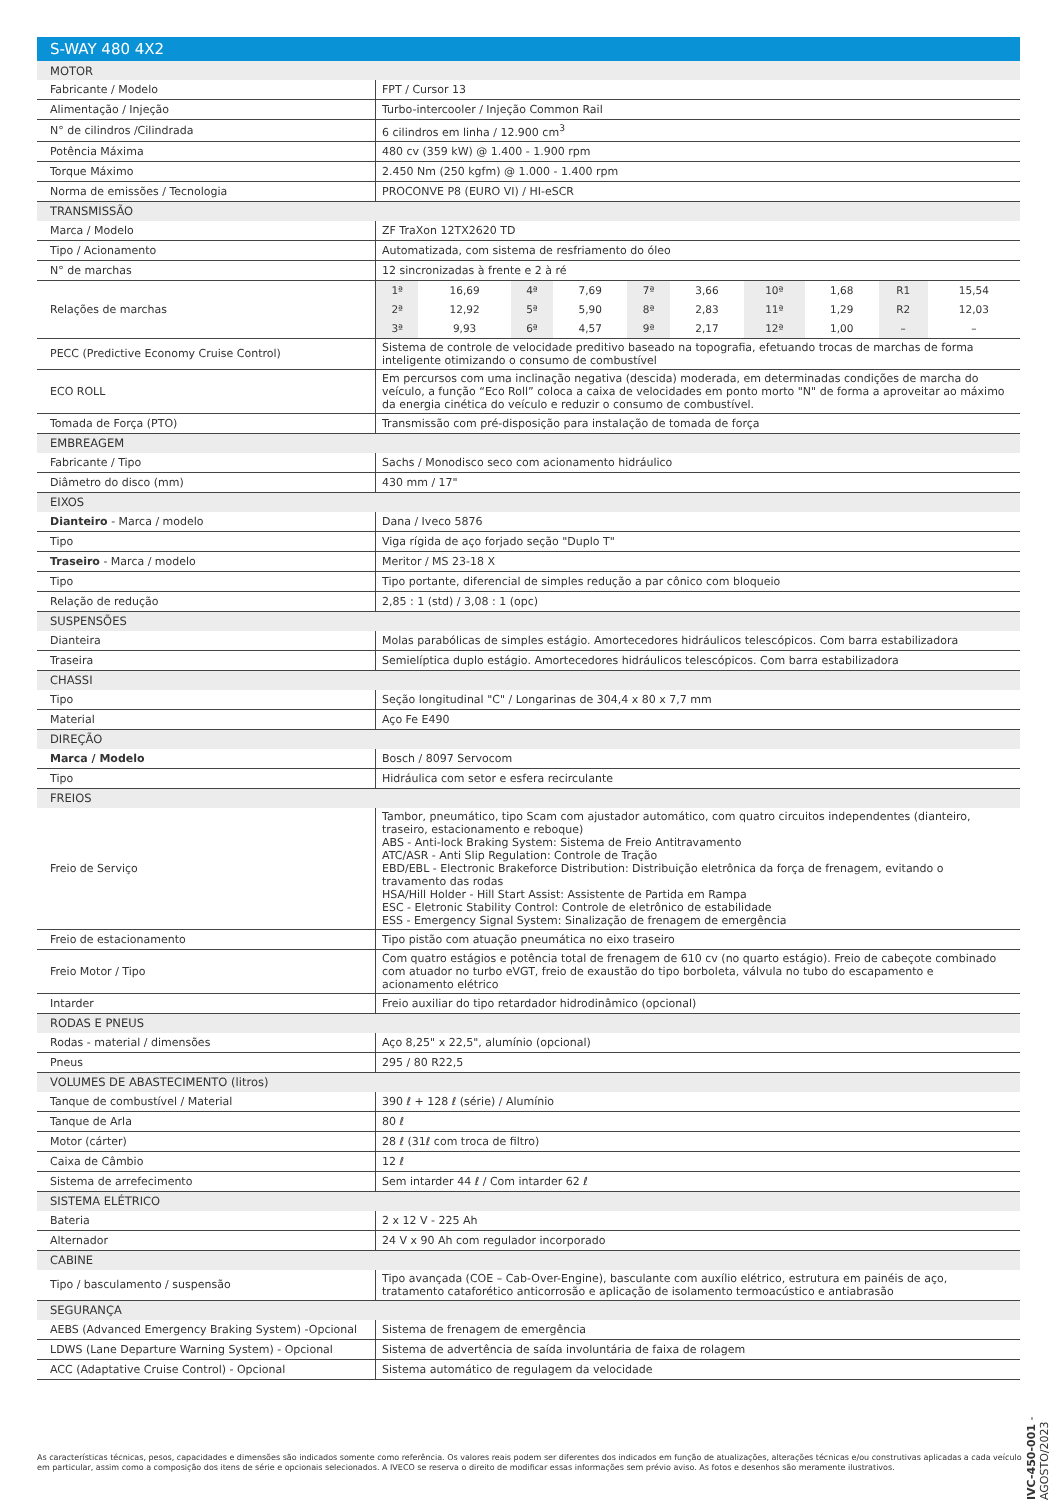| S-WAY 480 4X2 | |
| MOTOR | |
| Fabricante / Modelo | FPT / Cursor 13 |
| Alimentação / Injeção | Turbo-intercooler / Injeção Common Rail |
| N° de cilindros /Cilindrada | 6 cilindros em linha / 12.900 cm<sup>3</sup> |
| Potência Máxima | 480 cv (359 kW) @ 1.400 - 1.900 rpm |
| Torque Máximo | 2.450 Nm (250 kgfm) @ 1.000 - 1.400 rpm |
| Norma de emissões / Tecnologia | PROCONVE P8 (EURO VI) / HI-eSCR |
| TRANSMISSÃO | |
| Marca / Modelo | ZF TraXon 12TX2620 TD |
| Tipo / Acionamento | Automatizada, com sistema de resfriamento do óleo |
| N° de marchas | 12 sincronizadas à frente e 2 à ré |
| Relações de marchas | / 1ª / 16,69 / 4ª / 7,69 / 7ª / 3,66 / 10ª / 1,68 / R1 / 15,54 / / 2ª / 12,92 / 5ª / 5,90 / 8ª / 2,83 / 11ª / 1,29 / R2 / 12,03 / / 3ª / 9,93 / 6ª / 4,57 / 9ª / 2,17 / 12ª / 1,00 / – / – / |
| PECC (Predictive Economy Cruise Control) | Sistema de controle de velocidade preditivo baseado na topografia, efetuando trocas de marchas de forma inteligente otimizando o consumo de combustível |
| ECO ROLL | Em percursos com uma inclinação negativa (descida) moderada, em determinadas condições de marcha do veículo, a função “Eco Roll” coloca a caixa de velocidades em ponto morto "N" de forma a aproveitar ao máximo da energia cinética do veículo e reduzir o consumo de combustível. |
| Tomada de Força (PTO) | Transmissão com pré-disposição para instalação de tomada de força |
| EMBREAGEM | |
| Fabricante / Tipo | Sachs / Monodisco seco com acionamento hidráulico |
| Diâmetro do disco (mm) | 430 mm / 17" |
| EIXOS | |
| Dianteiro - Marca / modelo | Dana / Iveco 5876 |
| Tipo | Viga rígida de aço forjado seção "Duplo T" |
| Traseiro - Marca / modelo | Meritor / MS 23-18 X |
| Tipo | Tipo portante, diferencial de simples redução a par cônico com bloqueio |
| Relação de redução | 2,85 : 1 (std) / 3,08 : 1 (opc) |
| SUSPENSÕES | |
| Dianteira | Molas parabólicas de simples estágio. Amortecedores hidráulicos telescópicos. Com barra estabilizadora |
| Traseira | Semielíptica duplo estágio. Amortecedores hidráulicos telescópicos. Com barra estabilizadora |
| CHASSI | |
| Tipo | Seção longitudinal "C" / Longarinas de 304,4 x 80 x 7,7 mm |
| Material | Aço Fe E490 |
| DIREÇÃO | |
| Marca / Modelo | Bosch / 8097 Servocom |
| Tipo | Hidráulica com setor e esfera recirculante |
| FREIOS | |
| Freio de Serviço | Tambor, pneumático, tipo Scam com ajustador automático, com quatro circuitos independentes (dianteiro, traseiro, estacionamento e reboque) ABS - Anti-lock Braking System: Sistema de Freio Antitravamento ATC/ASR - Anti Slip Regulation: Controle de Tração EBD/EBL - Electronic Brakeforce Distribution: Distribuição eletrônica da força de frenagem, evitando o travamento das rodas HSA/Hill Holder - Hill Start Assist: Assistente de Partida em Rampa ESC - Eletronic Stability Control: Controle de eletrônico de estabilidade ESS - Emergency Signal System: Sinalização de frenagem de emergência |
| Freio de estacionamento | Tipo pistão com atuação pneumática no eixo traseiro |
| Freio Motor / Tipo | Com quatro estágios e potência total de frenagem de 610 cv (no quarto estágio). Freio de cabeçote combinado com atuador no turbo eVGT, freio de exaustão do tipo borboleta, válvula no tubo do escapamento e acionamento elétrico |
| Intarder | Freio auxiliar do tipo retardador hidrodinâmico (opcional) |
| RODAS E PNEUS | |
| Rodas - material / dimensões | Aço 8,25" x 22,5", alumínio (opcional) |
| Pneus | 295 / 80 R22,5 |
| VOLUMES DE ABASTECIMENTO (litros) | |
| Tanque de combustível / Material | 390 ℓ + 128 ℓ (série) / Alumínio |
| Tanque de Arla | 80 ℓ |
| Motor (cárter) | 28 ℓ (31ℓ com troca de filtro) |
| Caixa de Câmbio | 12 ℓ |
| Sistema de arrefecimento | Sem intarder 44 ℓ / Com intarder 62 ℓ |
| SISTEMA ELÉTRICO | |
| Bateria | 2 x 12 V - 225 Ah |
| Alternador | 24 V x 90 Ah com regulador incorporado |
| CABINE | |
| Tipo / basculamento / suspensão | Tipo avançada (COE – Cab-Over-Engine), basculante com auxílio elétrico, estrutura em painéis de aço, tratamento cataforético anticorrosão e aplicação de isolamento termoacústico e antiabrasão |
| SEGURANÇA | |
| AEBS (Advanced Emergency Braking System) -Opcional | Sistema de frenagem de emergência |
| LDWS (Lane Departure Warning System) - Opcional | Sistema de advertência de saída involuntária de faixa de rolagem |
| ACC (Adaptative Cruise Control) - Opcional | Sistema automático de regulagem da velocidade |
As características técnicas, pesos, capacidades e dimensões são indicados somente como referência. Os valores reais podem ser diferentes dos indicados em função de atualizações, alterações técnicas e/ou construtivas aplicadas a cada veículo em particular, assim como a composição dos itens de série e opcionais selecionados. A IVECO se reserva o direito de modificar essas informações sem prévio aviso. As fotos e desenhos são meramente ilustrativos.
IVC-450-001 - AGOSTO/2023